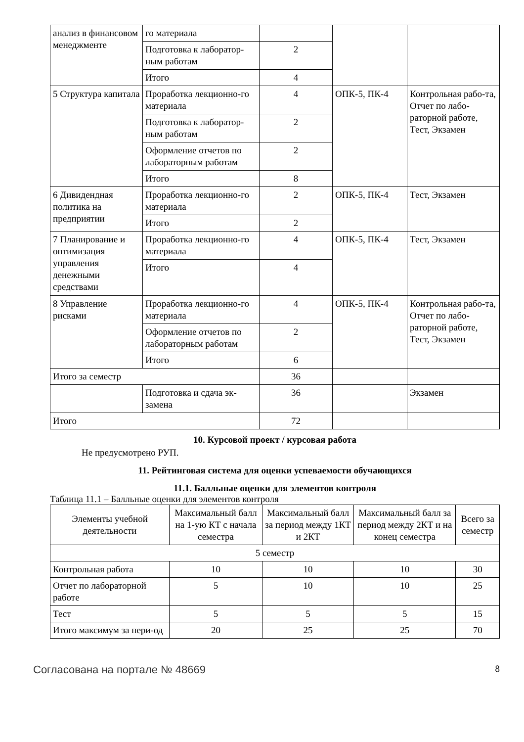| анализ в финансовом менеджменте | го материала | | | |
| | Подготовка к лаборатор-ным работам | 2 | | |
| | Итого | 4 | | |
| 5 Структура капитала | Проработка лекционно-го материала | 4 | ОПК-5, ПК-4 | Контрольная рабо-та, Отчет по лабо-раторной работе, Тест, Экзамен |
| | Подготовка к лаборатор-ным работам | 2 | | |
| | Оформление отчетов по лабораторным работам | 2 | | |
| | Итого | 8 | | |
| 6 Дивидендная политика на предприятии | Проработка лекционно-го материала | 2 | ОПК-5, ПК-4 | Тест, Экзамен |
| | Итого | 2 | | |
| 7 Планирование и оптимизация управления денежными средствами | Проработка лекционно-го материала | 4 | ОПК-5, ПК-4 | Тест, Экзамен |
| | Итого | 4 | | |
| 8 Управление рисками | Проработка лекционно-го материала | 4 | ОПК-5, ПК-4 | Контрольная рабо-та, Отчет по лабо-раторной работе, Тест, Экзамен |
| | Оформление отчетов по лабораторным работам | 2 | | |
| | Итого | 6 | | |
| Итого за семестр | | 36 | | |
| | Подготовка и сдача эк-замена | 36 | | Экзамен |
| Итого | | 72 | | |
10. Курсовой проект / курсовая работа
Не предусмотрено РУП.
11. Рейтинговая система для оценки успеваемости обучающихся
11.1. Балльные оценки для элементов контроля
Таблица 11.1 – Балльные оценки для элементов контроля
| Элементы учебной деятельности | Максимальный балл на 1-ую КТ с начала семестра | Максимальный балл за период между 1КТ и 2КТ | Максимальный балл за период между 2КТ и на конец семестра | Всего за семестр |
| --- | --- | --- | --- | --- |
| 5 семестр | | | | |
| Контрольная работа | 10 | 10 | 10 | 30 |
| Отчет по лабораторной работе | 5 | 10 | 10 | 25 |
| Тест | 5 | 5 | 5 | 15 |
| Итого максимум за пери-од | 20 | 25 | 25 | 70 |
Согласована на портале № 48669 8